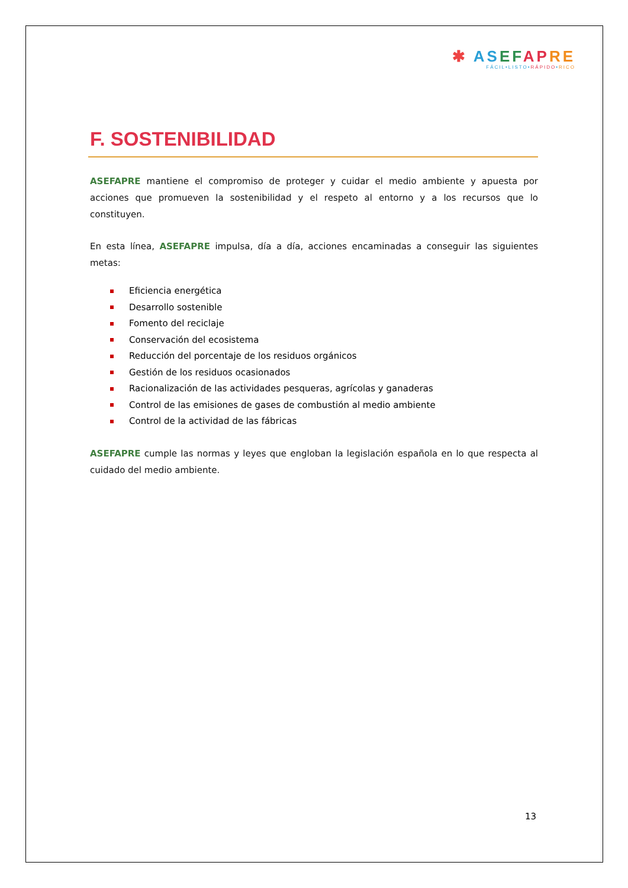✱ AS EF AP RE
FÁCIL•LISTO•RÁPIDO•RICO
F. SOSTENIBILIDAD
ASEFAPRE mantiene el compromiso de proteger y cuidar el medio ambiente y apuesta por acciones que promueven la sostenibilidad y el respeto al entorno y a los recursos que lo constituyen.
En esta línea, ASEFAPRE impulsa, día a día, acciones encaminadas a conseguir las siguientes metas:
Eficiencia energética
Desarrollo sostenible
Fomento del reciclaje
Conservación del ecosistema
Reducción del porcentaje de los residuos orgánicos
Gestión de los residuos ocasionados
Racionalización de las actividades pesqueras, agrícolas y ganaderas
Control de las emisiones de gases de combustión al medio ambiente
Control de la actividad de las fábricas
ASEFAPRE cumple las normas y leyes que engloban la legislación española en lo que respecta al cuidado del medio ambiente.
13